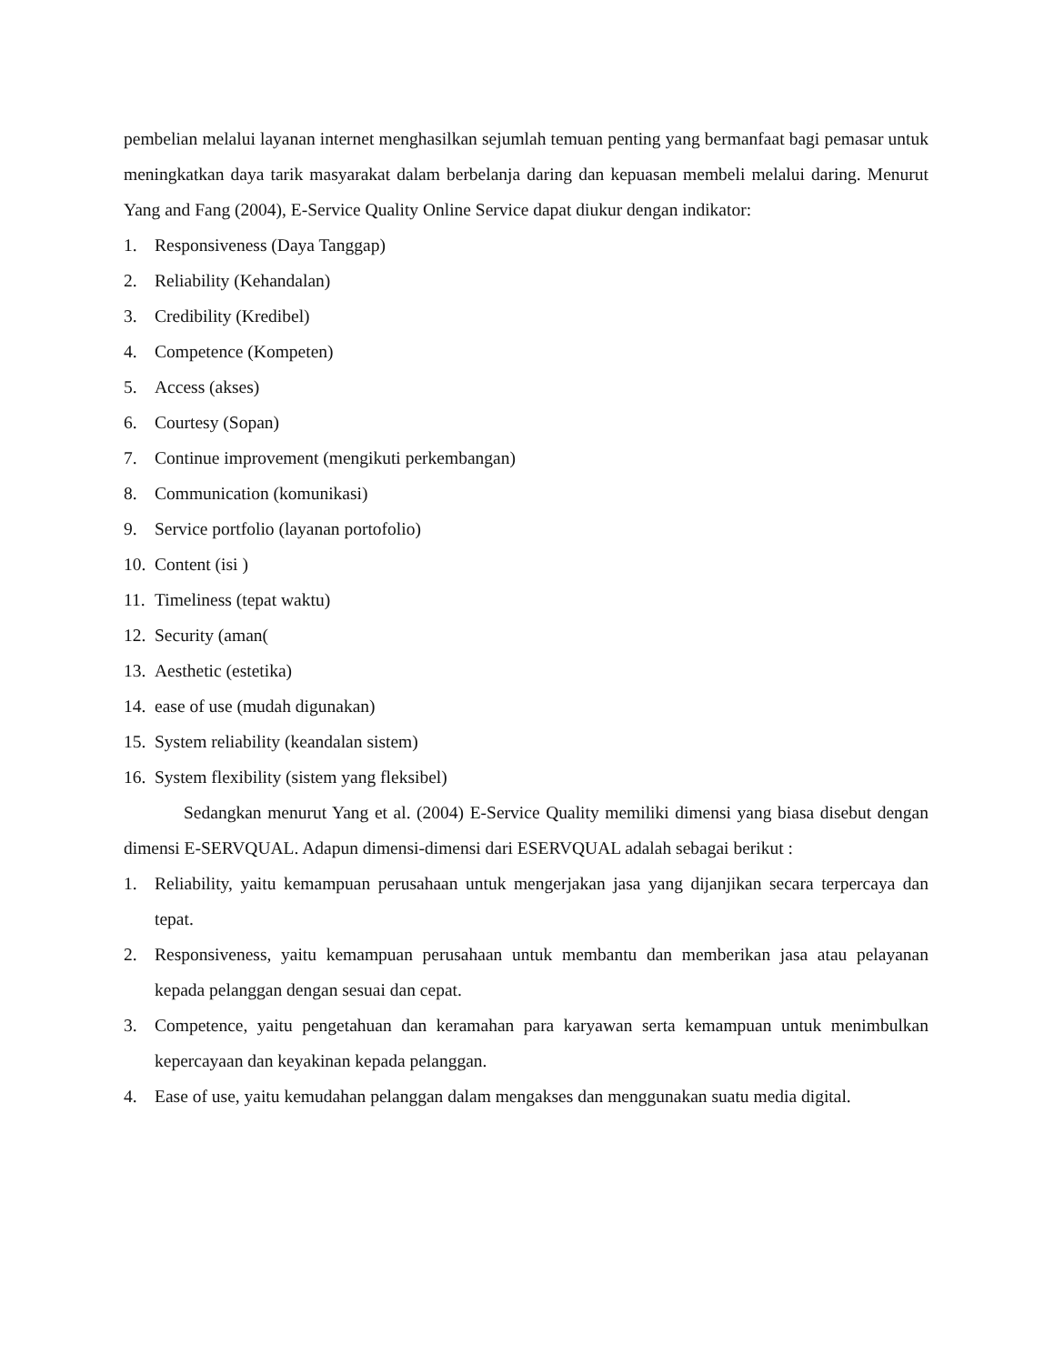pembelian melalui layanan internet menghasilkan sejumlah temuan penting yang bermanfaat bagi pemasar untuk meningkatkan daya tarik masyarakat dalam berbelanja daring dan kepuasan membeli melalui daring. Menurut Yang and Fang (2004), E-Service Quality Online Service dapat diukur dengan indikator:
1. Responsiveness (Daya Tanggap)
2. Reliability (Kehandalan)
3. Credibility (Kredibel)
4. Competence (Kompeten)
5. Access (akses)
6. Courtesy (Sopan)
7. Continue improvement (mengikuti perkembangan)
8. Communication (komunikasi)
9. Service portfolio (layanan portofolio)
10. Content (isi )
11. Timeliness (tepat waktu)
12. Security (aman(
13. Aesthetic (estetika)
14. ease of use (mudah digunakan)
15. System reliability (keandalan sistem)
16. System flexibility (sistem yang fleksibel)
Sedangkan menurut Yang et al. (2004) E-Service Quality memiliki dimensi yang biasa disebut dengan dimensi E-SERVQUAL. Adapun dimensi-dimensi dari ESERVQUAL adalah sebagai berikut :
1. Reliability, yaitu kemampuan perusahaan untuk mengerjakan jasa yang dijanjikan secara terpercaya dan tepat.
2. Responsiveness, yaitu kemampuan perusahaan untuk membantu dan memberikan jasa atau pelayanan kepada pelanggan dengan sesuai dan cepat.
3. Competence, yaitu pengetahuan dan keramahan para karyawan serta kemampuan untuk menimbulkan kepercayaan dan keyakinan kepada pelanggan.
4. Ease of use, yaitu kemudahan pelanggan dalam mengakses dan menggunakan suatu media digital.